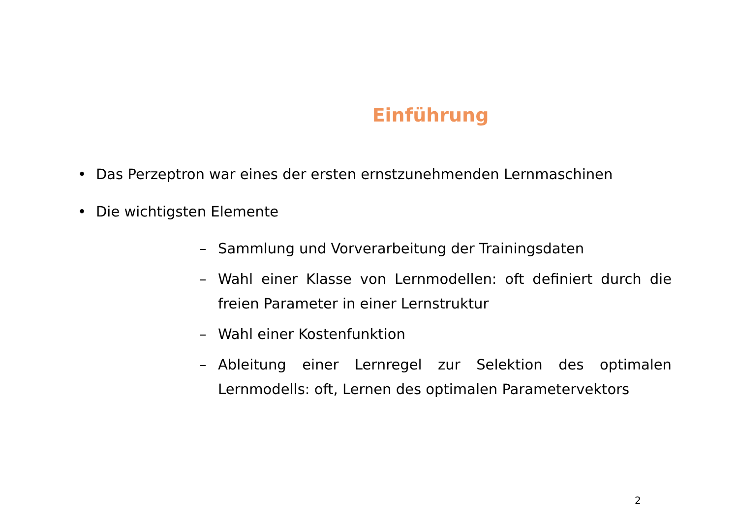Einführung
• Das Perzeptron war eines der ersten ernstzunehmenden Lernmaschinen
• Die wichtigsten Elemente
– Sammlung und Vorverarbeitung der Trainingsdaten
– Wahl einer Klasse von Lernmodellen: oft definiert durch die freien Parameter in einer Lernstruktur
– Wahl einer Kostenfunktion
– Ableitung einer Lernregel zur Selektion des optimalen Lernmodells: oft, Lernen des optimalen Parametervektors
2